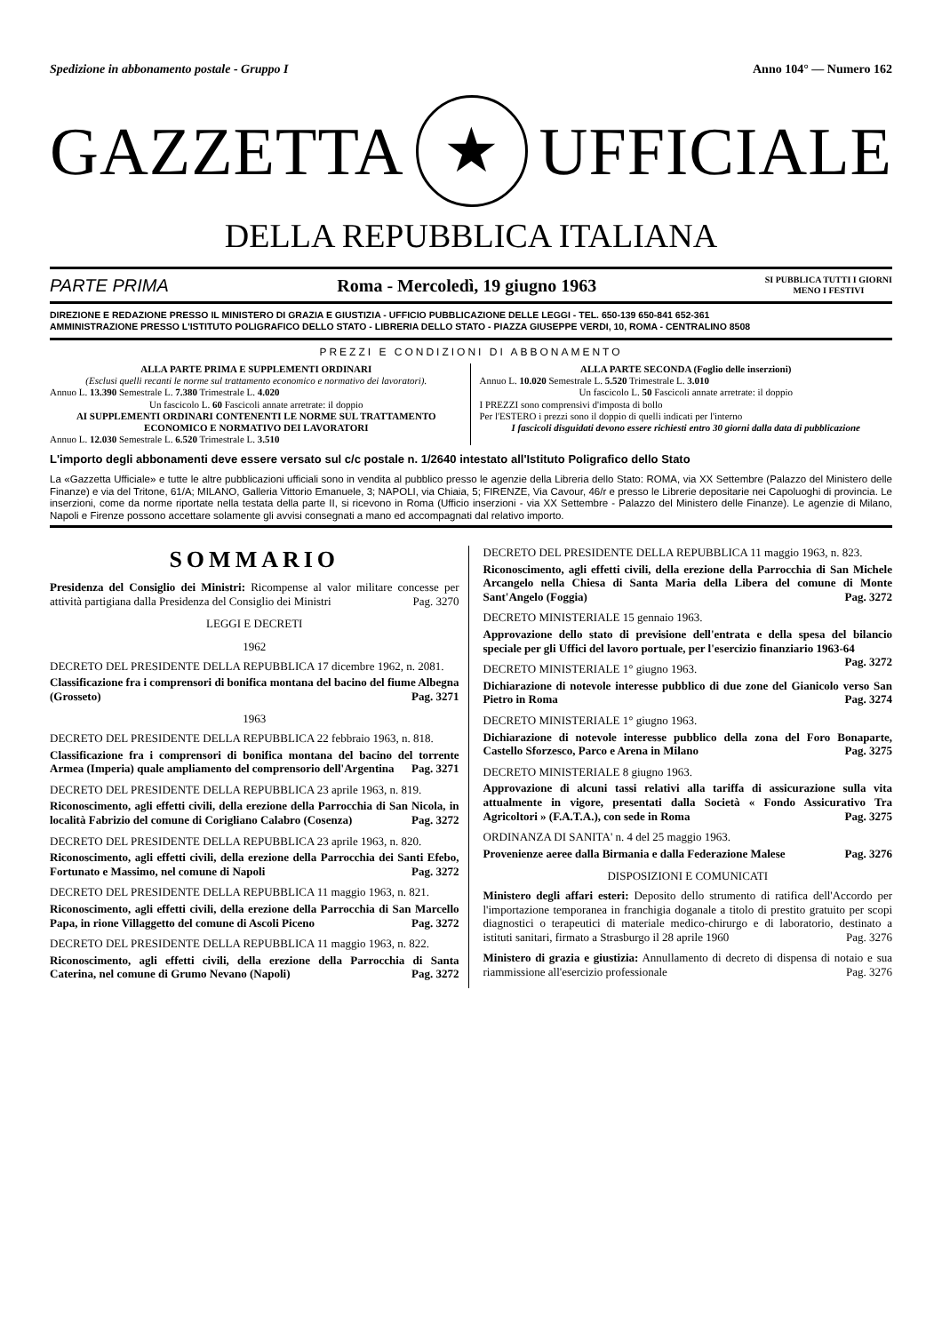Spedizione in abbonamento postale - Gruppo I Anno 104° — Numero 162
GAZZETTA ★ UFFICIALE
DELLA REPUBBLICA ITALIANA
PARTE PRIMA Roma - Mercoledì, 19 giugno 1963 SI PUBBLICA TUTTI I GIORNI
MENO I FESTIVI
DIREZIONE E REDAZIONE PRESSO IL MINISTERO DI GRAZIA E GIUSTIZIA - UFFICIO PUBBLICAZIONE DELLE LEGGI - TEL. 650-139 650-841 652-361
AMMINISTRAZIONE PRESSO L'ISTITUTO POLIGRAFICO DELLO STATO - LIBRERIA DELLO STATO - PIAZZA GIUSEPPE VERDI, 10, ROMA - CENTRALINO 8508
PREZZI E CONDIZIONI DI ABBONAMENTO
ALLA PARTE PRIMA E SUPPLEMENTI ORDINARI
(Esclusi quelli recanti le norme sul trattamento economico e normativo dei lavoratori).
Annuo L. 13.390 Semestrale L. 7.380 Trimestrale L. 4.020
Un fascicolo L. 60 Fascicoli annate arretrate: il doppio
AI SUPPLEMENTI ORDINARI CONTENENTI LE NORME SUL TRATTAMENTO ECONOMICO E NORMATIVO DEI LAVORATORI
Annuo L. 12.030 Semestrale L. 6.520 Trimestrale L. 3.510
ALLA PARTE SECONDA (Foglio delle inserzioni)
Annuo L. 10.020 Semestrale L. 5.520 Trimestrale L. 3.010
Un fascicolo L. 50 Fascicoli annate arretrate: il doppio
I PREZZI sono comprensivi d'imposta di bollo
Per l'ESTERO i prezzi sono il doppio di quelli indicati per l'interno
I fascicoli disguidati devono essere richiesti entro 30 giorni dalla data di pubblicazione
L'importo degli abbonamenti deve essere versato sul c/c postale n. 1/2640 intestato all'Istituto Poligrafico dello Stato
La «Gazzetta Ufficiale» e tutte le altre pubblicazioni ufficiali sono in vendita al pubblico presso le agenzie della Libreria dello Stato: ROMA, via XX Settembre (Palazzo del Ministero delle Finanze) e via del Tritone, 61/A; MILANO, Galleria Vittorio Emanuele, 3; NAPOLI, via Chiaia, 5; FIRENZE, Via Cavour, 46/r e presso le Librerie depositarie nei Capoluoghi di provincia. Le inserzioni, come da norme riportate nella testata della parte II, si ricevono in Roma (Ufficio inserzioni - via XX Settembre - Palazzo del Ministero delle Finanze). Le agenzie di Milano, Napoli e Firenze possono accettare solamente gli avvisi consegnati a mano ed accompagnati dal relativo importo.
SOMMARIO
Presidenza del Consiglio dei Ministri: Ricompense al valor militare concesse per attività partigiana dalla Presidenza del Consiglio dei Ministri Pag. 3270
LEGGI E DECRETI
1962
DECRETO DEL PRESIDENTE DELLA REPUBBLICA 17 dicembre 1962, n. 2081.
Classificazione fra i comprensori di bonifica montana del bacino del fiume Albegna (Grosseto) Pag. 3271
1963
DECRETO DEL PRESIDENTE DELLA REPUBBLICA 22 febbraio 1963, n. 818.
Classificazione fra i comprensori di bonifica montana del bacino del torrente Armea (Imperia) quale ampliamento del comprensorio dell'Argentina Pag. 3271
DECRETO DEL PRESIDENTE DELLA REPUBBLICA 23 aprile 1963, n. 819.
Riconoscimento, agli effetti civili, della erezione della Parrocchia di San Nicola, in località Fabrizio del comune di Corigliano Calabro (Cosenza) Pag. 3272
DECRETO DEL PRESIDENTE DELLA REPUBBLICA 23 aprile 1963, n. 820.
Riconoscimento, agli effetti civili, della erezione della Parrocchia dei Santi Efebo, Fortunato e Massimo, nel comune di Napoli Pag. 3272
DECRETO DEL PRESIDENTE DELLA REPUBBLICA 11 maggio 1963, n. 821.
Riconoscimento, agli effetti civili, della erezione della Parrocchia di San Marcello Papa, in rione Villaggetto del comune di Ascoli Piceno Pag. 3272
DECRETO DEL PRESIDENTE DELLA REPUBBLICA 11 maggio 1963, n. 822.
Riconoscimento, agli effetti civili, della erezione della Parrocchia di Santa Caterina, nel comune di Grumo Nevano (Napoli) Pag. 3272
DECRETO DEL PRESIDENTE DELLA REPUBBLICA 11 maggio 1963, n. 823.
Riconoscimento, agli effetti civili, della erezione della Parrocchia di San Michele Arcangelo nella Chiesa di Santa Maria della Libera del comune di Monte Sant'Angelo (Foggia) Pag. 3272
DECRETO MINISTERIALE 15 gennaio 1963.
Approvazione dello stato di previsione dell'entrata e della spesa del bilancio speciale per gli Uffici del lavoro portuale, per l'esercizio finanziario 1963-64 Pag. 3272
DECRETO MINISTERIALE 1° giugno 1963.
Dichiarazione di notevole interesse pubblico di due zone del Gianicolo verso San Pietro in Roma Pag. 3274
DECRETO MINISTERIALE 1° giugno 1963.
Dichiarazione di notevole interesse pubblico della zona del Foro Bonaparte, Castello Sforzesco, Parco e Arena in Milano Pag. 3275
DECRETO MINISTERIALE 8 giugno 1963.
Approvazione di alcuni tassi relativi alla tariffa di assicurazione sulla vita attualmente in vigore, presentati dalla Società « Fondo Assicurativo Tra Agricoltori » (F.A.T.A.), con sede in Roma Pag. 3275
ORDINANZA DI SANITA' n. 4 del 25 maggio 1963.
Provenienze aeree dalla Birmania e dalla Federazione Malese Pag. 3276
DISPOSIZIONI E COMUNICATI
Ministero degli affari esteri: Deposito dello strumento di ratifica dell'Accordo per l'importazione temporanea in franchigia doganale a titolo di prestito gratuito per scopi diagnostici o terapeutici di materiale medico-chirurgo e di laboratorio, destinato a istituti sanitari, firmato a Strasburgo il 28 aprile 1960 Pag. 3276
Ministero di grazia e giustizia: Annullamento di decreto di dispensa di notaio e sua riammissione all'esercizio professionale Pag. 3276